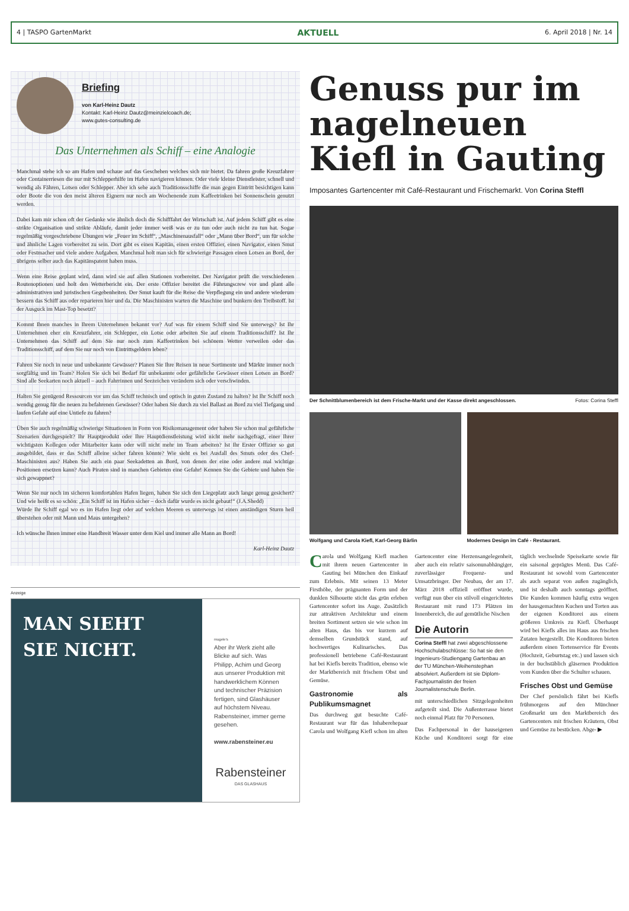4 | TASPO GartenMarkt AKTUELL 6. April 2018 | Nr. 14
Briefing
von Karl-Heinz Dautz
Kontakt: Karl-Heinz Dautz@meinzielcoach.de;
www.gutes-consulting.de
Das Unternehmen als Schiff – eine Analogie
Manchmal stehe ich so am Hafen und schaue auf das Geschehen welches sich mir bietet. Da fahren große Kreuzfahrer oder Containerriesen die nur mit Schlepperhilfe im Hafen navigieren können. Oder viele kleine Dienstleister, schnell und wendig als Fähren, Lotsen oder Schlepper. Aber ich sehe auch Traditionsschiffe die man gegen Eintritt besichtigen kann oder Boote die von den meist älteren Eignern nur noch am Wochenende zum Kaffeetrinken bei Sonnenschein genutzt werden.
Dabei kam mir schon oft der Gedanke wie ähnlich doch die Schifffahrt der Wirtschaft ist. Auf jedem Schiff gibt es eine strikte Organisation und strikte Abläufe, damit jeder immer weiß was er zu tun oder auch nicht zu tun hat. Sogar regelmäßig vorgeschriebene Übungen wie „Feuer im Schiff“, „Maschinenausfall“ oder „Mann über Bord“, um für solche und ähnliche Lagen vorbereitet zu sein. Dort gibt es einen Kapitän, einen ersten Offizier, einen Navigator, einen Smut oder Festmacher und viele andere Aufgaben. Manchmal holt man sich für schwierige Passagen einen Lotsen an Bord, der übrigens selber auch das Kapitänspatent haben muss.
Wenn eine Reise geplant wird, dann wird sie auf allen Stationen vorbereitet. Der Navigator prüft die verschiedenen Routenoptionen und holt den Wetterbericht ein. Der erste Offizier bereitet die Führungscrew vor und plant alle administrativen und juristischen Gegebenheiten. Der Smut kauft für die Reise die Verpflegung ein und andere wiederum bessern das Schiff aus oder reparieren hier und da. Die Maschinisten warten die Maschine und bunkern den Treibstoff. Ist der Ausguck im Mast-Top besetzt?
Kommt Ihnen manches in Ihrem Unternehmen bekannt vor? Auf was für einem Schiff sind Sie unterwegs? Ist Ihr Unternehmen eher ein Kreuzfahrer, ein Schlepper, ein Lotse oder arbeiten Sie auf einem Traditionsschiff? Ist Ihr Unternehmen das Schiff auf dem Sie nur noch zum Kaffeetrinken bei schönem Wetter verweilen oder das Traditionsschiff, auf dem Sie nur noch von Eintrittsgeldern leben?
Fahren Sie noch in neue und unbekannte Gewässer? Planen Sie Ihre Reisen in neue Sortimente und Märkte immer noch sorgfältig und im Team? Holen Sie sich bei Bedarf für unbekannte oder gefährliche Gewässer einen Lotsen an Bord? Sind alle Seekarten noch aktuell – auch Fahrrinnen und Seezeichen verändern sich oder verschwinden.
Halten Sie genügend Ressourcen vor um das Schiff technisch und optisch in guten Zustand zu halten? Ist Ihr Schiff noch wendig genug für die neuen zu befahrenen Gewässer? Oder haben Sie durch zu viel Ballast an Bord zu viel Tiefgang und laufen Gefahr auf eine Untiefe zu fahren?
Üben Sie auch regelmäßig schwierige Situationen in Form von Risikomanagement oder haben Sie schon mal gefährliche Szenarien durchgespielt? Ihr Hauptprodukt oder Ihre Hauptdienstleistung wird nicht mehr nachgefragt, einer Ihrer wichtigsten Kollegen oder Mitarbeiter kann oder will nicht mehr im Team arbeiten? Ist Ihr Erster Offizier so gut ausgebildet, dass er das Schiff alleine sicher fahren könnte? Wie sieht es bei Ausfall des Smuts oder des Chef-Maschinisten aus? Haben Sie auch ein paar Seekadetten an Bord, von denen der eine oder andere mal wichtige Positionen ersetzen kann? Auch Piraten sind in manchen Gebieten eine Gefahr! Kennen Sie die Gebiete und haben Sie sich gewappnet?
Wenn Sie nur noch im sicheren komfortablen Hafen liegen, haben Sie sich den Liegeplatz auch lange genug gesichert? Und wie heißt es so schön: „Ein Schiff ist im Hafen sicher – doch dafür wurde es nicht gebaut!“ (J.A.Shedd)
Würde Ihr Schiff egal wo es im Hafen liegt oder auf welchen Meeren es unterwegs ist einen anständigen Sturm heil überstehen oder mit Mann und Maus untergehen?
Ich wünsche Ihnen immer eine Handbreit Wasser unter dem Kiel und immer alle Mann an Bord!
Karl-Heinz Dautz
Anzeige
MAN SIEHT
SIE NICHT.
mugele's
Aber ihr Werk zieht alle Blicke auf sich. Was Philipp, Achim und Georg aus unserer Produktion mit handwerklichem Können und technischer Präzision fertigen, sind Glashäuser auf höchstem Niveau. Rabensteiner, immer gerne gesehen.
www.rabensteiner.eu
Rabensteiner
DAS GLASHAUS
Genuss pur im nagelneuen Kiefl in Gauting
Imposantes Gartencenter mit Café-Restaurant und Frischemarkt. Von Corina Steffl
Der Schnittblumenbereich ist dem Frische-Markt und der Kasse direkt angeschlossen. Fotos: Corina Steffl
Wolfgang und Carola Kiefl, Karl-Georg Bärlin
Modernes Design im Café - Restaurant.
Carola und Wolfgang Kiefl machen mit ihrem neuen Gartencenter in Gauting bei München den Einkauf zum Erlebnis. Mit seinen 13 Meter Firsthöhe, der prägnanten Form und der dunklen Silhouette sticht das grün erleben Gartencenter sofort ins Auge. Zusätzlich zur attraktiven Architektur und einem breiten Sortiment setzen sie wie schon im alten Haus, das bis vor kurzem auf demselben Grundstück stand, auf hochwertiges Kulinarisches. Das professionell betriebene Café-Restaurant hat bei Kiefls bereits Tradition, ebenso wie der Marktbereich mit frischem Obst und Gemüse.
Gastronomie als Publikumsmagnet
Das durchweg gut besuchte Café-Restaurant war für das Inhaberehepaar Carola und Wolfgang Kiefl schon im alten Gartencenter eine Herzensangelegenheit, aber auch ein relativ saisonunabhängiger, zuverlässiger Frequenz- und Umsatzbringer. Der Neubau, der am 17. März 2018 offiziell eröffnet wurde, verfügt nun über ein stilvoll eingerichtetes Restaurant mit rund 173 Plätzen im Innenbereich, die auf gemütliche Nischen
Die Autorin
Corina Steffl hat zwei abgeschlossene Hochschulabschlüsse: So hat sie den Ingenieurs-Studiengang Gartenbau an der TU München-Weihenstephan absolviert. Außerdem ist sie Diplom-Fachjournalistin der freien Journalistenschule Berlin.
mit unterschiedlichen Sitzgelegenheiten aufgeteilt sind. Die Außenterrasse bietet noch einmal Platz für 70 Personen.
Das Fachpersonal in der hauseigenen Küche und Konditorei sorgt für eine täglich wechselnde Speisekarte sowie für ein saisonal geprägtes Menü. Das Café-Restaurant ist sowohl vom Gartencenter als auch separat von außen zugänglich, und ist deshalb auch sonntags geöffnet. Die Kunden kommen häufig extra wegen der hausgemachten Kuchen und Torten aus der eigenen Konditorei aus einem größeren Umkreis zu Kiefl. Überhaupt wird bei Kiefls alles im Haus aus frischen Zutaten hergestellt. Die Konditoren bieten außerdem einen Tortenservice für Events (Hochzeit, Geburtstag etc.) und lassen sich in der buchstäblich gläsernen Produktion vom Kunden über die Schulter schauen.
Frisches Obst und Gemüse
Der Chef persönlich fährt bei Kiefls frühmorgens auf den Münchner Großmarkt um den Marktbereich des Gartencenters mit frischen Kräutern, Obst und Gemüse zu bestücken. Abge- ▶